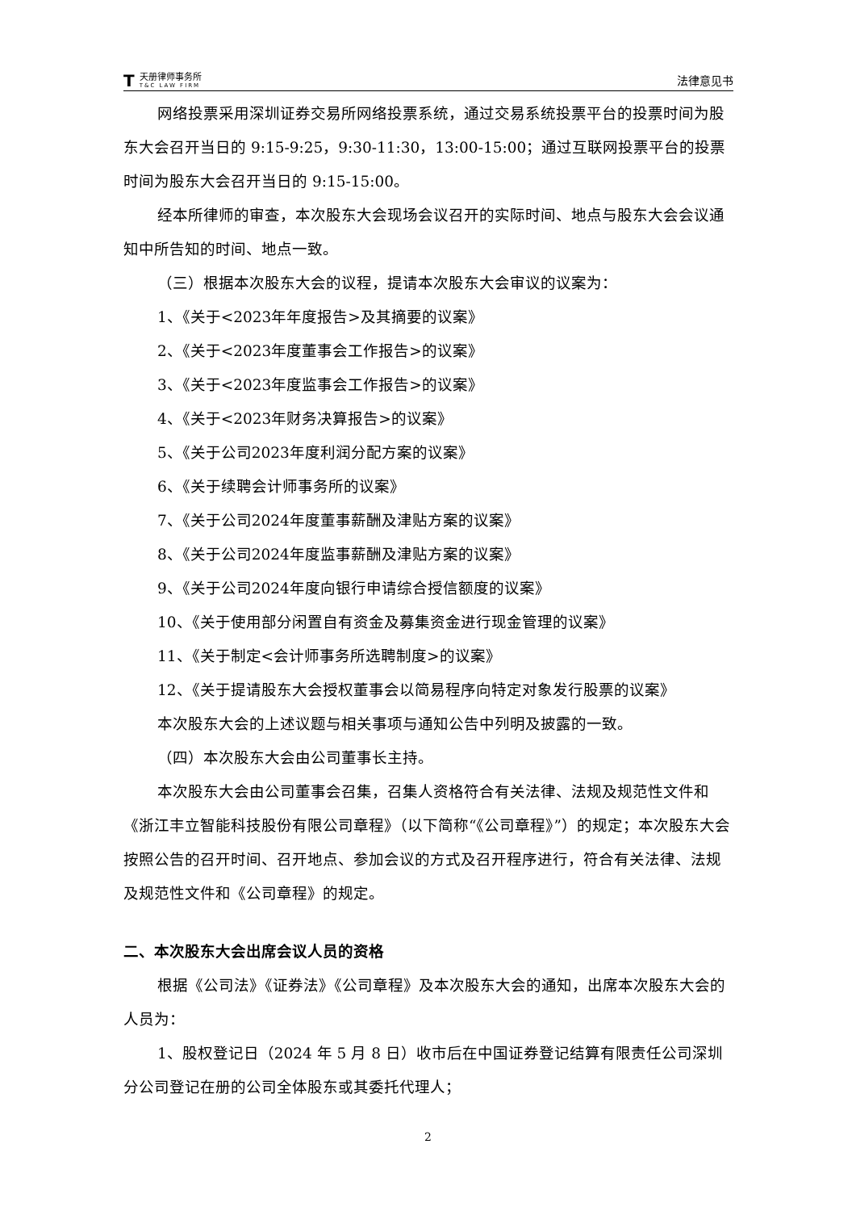T
天册律师事务所
T&C LAW FIRM
法律意见书
网络投票采用深圳证券交易所网络投票系统，通过交易系统投票平台的投票时间为股东大会召开当日的 9:15-9:25，9:30-11:30，13:00-15:00；通过互联网投票平台的投票时间为股东大会召开当日的 9:15-15:00。
经本所律师的审查，本次股东大会现场会议召开的实际时间、地点与股东大会会议通知中所告知的时间、地点一致。
（三）根据本次股东大会的议程，提请本次股东大会审议的议案为：
1、《关于<2023年年度报告>及其摘要的议案》
2、《关于<2023年度董事会工作报告>的议案》
3、《关于<2023年度监事会工作报告>的议案》
4、《关于<2023年财务决算报告>的议案》
5、《关于公司2023年度利润分配方案的议案》
6、《关于续聘会计师事务所的议案》
7、《关于公司2024年度董事薪酬及津贴方案的议案》
8、《关于公司2024年度监事薪酬及津贴方案的议案》
9、《关于公司2024年度向银行申请综合授信额度的议案》
10、《关于使用部分闲置自有资金及募集资金进行现金管理的议案》
11、《关于制定<会计师事务所选聘制度>的议案》
12、《关于提请股东大会授权董事会以简易程序向特定对象发行股票的议案》
本次股东大会的上述议题与相关事项与通知公告中列明及披露的一致。
（四）本次股东大会由公司董事长主持。
本次股东大会由公司董事会召集，召集人资格符合有关法律、法规及规范性文件和《浙江丰立智能科技股份有限公司章程》（以下简称“《公司章程》”）的规定；本次股东大会按照公告的召开时间、召开地点、参加会议的方式及召开程序进行，符合有关法律、法规及规范性文件和《公司章程》的规定。
二、本次股东大会出席会议人员的资格
根据《公司法》《证券法》《公司章程》及本次股东大会的通知，出席本次股东大会的人员为：
1、股权登记日（2024 年 5 月 8 日）收市后在中国证券登记结算有限责任公司深圳分公司登记在册的公司全体股东或其委托代理人；
2